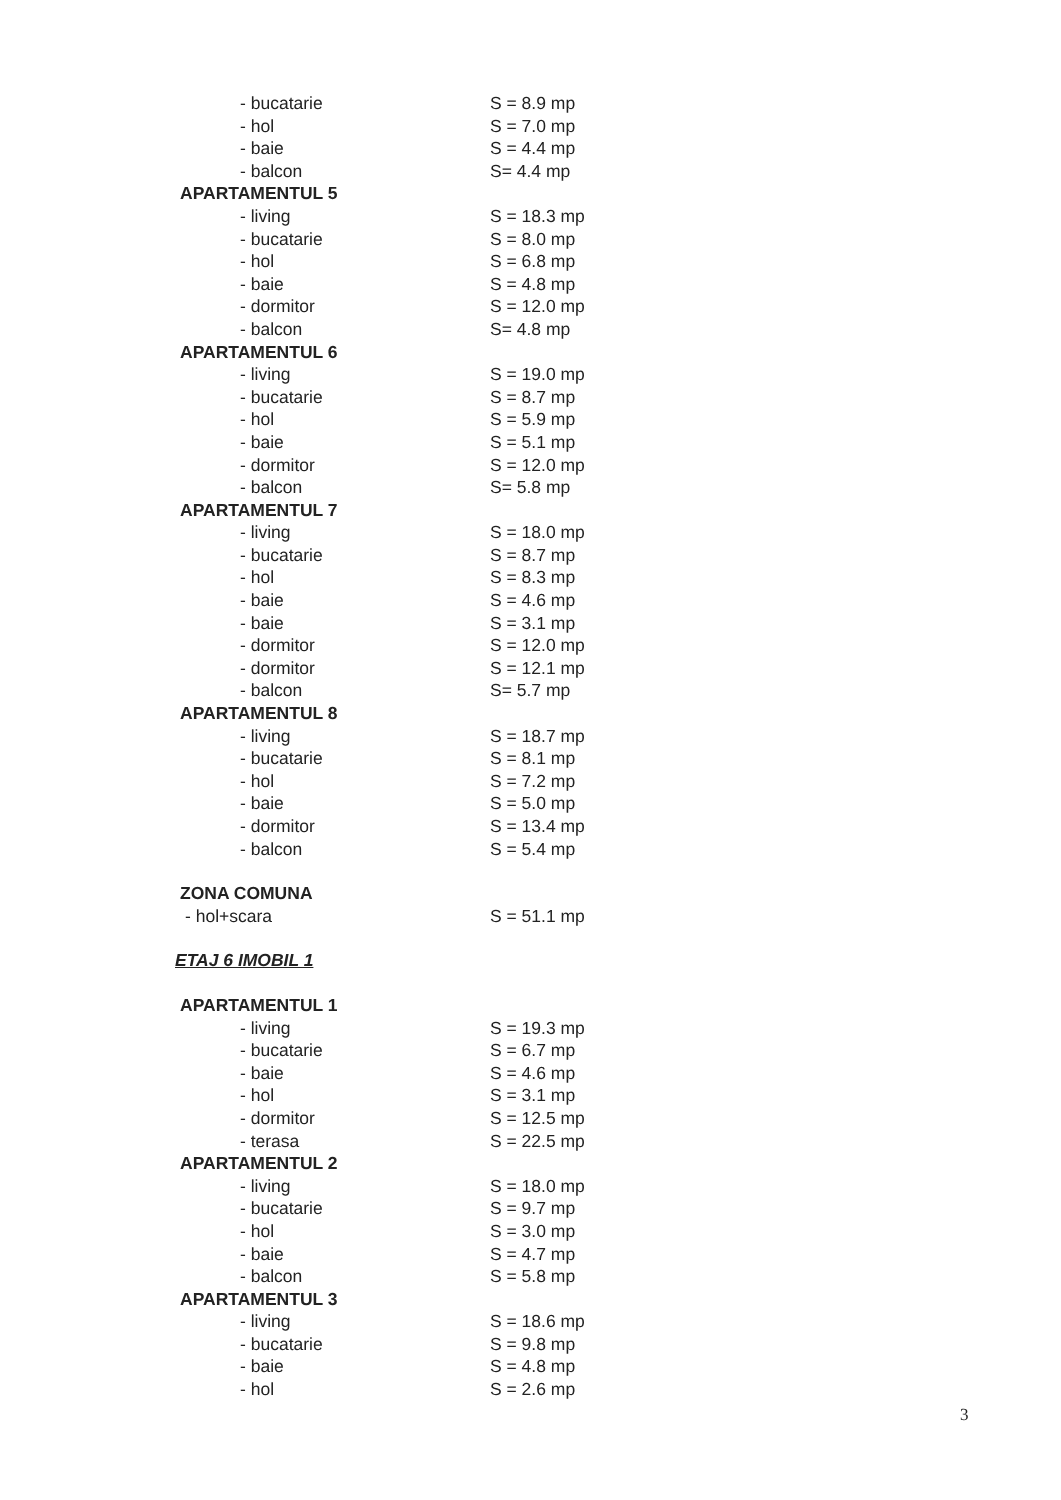| - bucatarie | S = 8.9 mp |
| - hol | S = 7.0 mp |
| - baie | S = 4.4 mp |
| - balcon | S= 4.4 mp |
| APARTAMENTUL 5 | |
| - living | S = 18.3 mp |
| - bucatarie | S = 8.0 mp |
| - hol | S = 6.8 mp |
| - baie | S = 4.8 mp |
| - dormitor | S = 12.0 mp |
| - balcon | S= 4.8 mp |
| APARTAMENTUL 6 | |
| - living | S = 19.0 mp |
| - bucatarie | S = 8.7 mp |
| - hol | S = 5.9 mp |
| - baie | S = 5.1 mp |
| - dormitor | S = 12.0 mp |
| - balcon | S= 5.8 mp |
| APARTAMENTUL 7 | |
| - living | S = 18.0 mp |
| - bucatarie | S = 8.7 mp |
| - hol | S = 8.3 mp |
| - baie | S = 4.6 mp |
| - baie | S = 3.1 mp |
| - dormitor | S = 12.0 mp |
| - dormitor | S = 12.1 mp |
| - balcon | S= 5.7 mp |
| APARTAMENTUL 8 | |
| - living | S = 18.7 mp |
| - bucatarie | S = 8.1 mp |
| - hol | S = 7.2 mp |
| - baie | S = 5.0 mp |
| - dormitor | S = 13.4 mp |
| - balcon | S = 5.4 mp |
| ZONA COMUNA | |
| - hol+scara | S = 51.1 mp |
| ETAJ 6 IMOBIL 1 | |
| APARTAMENTUL 1 | |
| - living | S = 19.3 mp |
| - bucatarie | S = 6.7 mp |
| - baie | S = 4.6 mp |
| - hol | S = 3.1 mp |
| - dormitor | S = 12.5 mp |
| - terasa | S = 22.5 mp |
| APARTAMENTUL 2 | |
| - living | S = 18.0 mp |
| - bucatarie | S = 9.7 mp |
| - hol | S = 3.0 mp |
| - baie | S = 4.7 mp |
| - balcon | S = 5.8 mp |
| APARTAMENTUL 3 | |
| - living | S = 18.6 mp |
| - bucatarie | S = 9.8 mp |
| - baie | S = 4.8 mp |
| - hol | S = 2.6 mp |
3